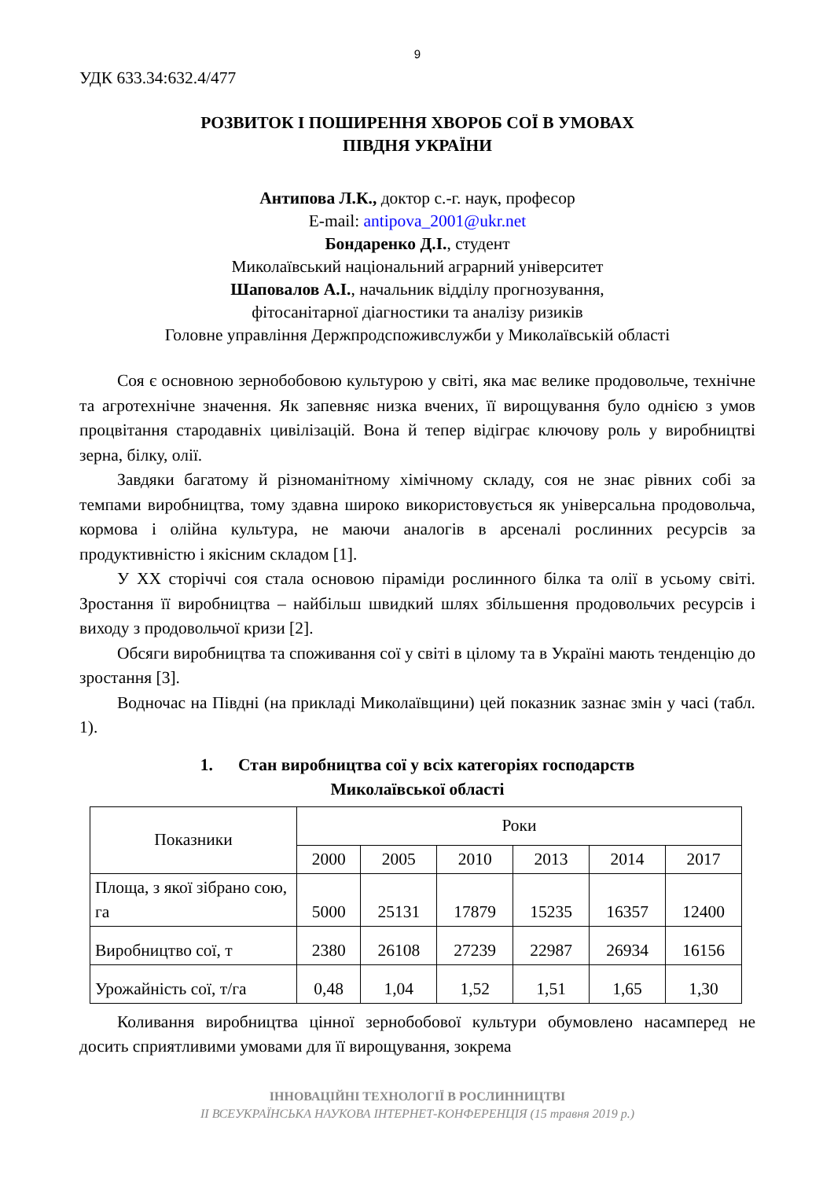9
УДК 633.34:632.4/477
РОЗВИТОК І ПОШИРЕННЯ ХВОРОБ СОЇ В УМОВАХ
ПІВДНЯ УКРАЇНИ
Антипова Л.К., доктор с.-г. наук, професор
E-mail: antipova_2001@ukr.net
Бондаренко Д.І., студент
Миколаївський національний аграрний університет
Шаповалов А.І., начальник відділу прогнозування,
фітосанітарної діагностики та аналізу ризиків
Головне управління Держпродспоживслужби у Миколаївській області
Соя є основною зернобобовою культурою у світі, яка має велике продовольче, технічне та агротехнічне значення. Як запевняє низка вчених, її вирощування було однією з умов процвітання стародавніх цивілізацій. Вона й тепер відіграє ключову роль у виробництві зерна, білку, олії.
Завдяки багатому й різноманітному хімічному складу, соя не знає рівних собі за темпами виробництва, тому здавна широко використовується як універсальна продовольча, кормова і олійна культура, не маючи аналогів в арсеналі рослинних ресурсів за продуктивністю і якісним складом [1].
У ХХ сторіччі соя стала основою піраміди рослинного білка та олії в усьому світі. Зростання її виробництва – найбільш швидкий шлях збільшення продовольчих ресурсів і виходу з продовольчої кризи [2].
Обсяги виробництва та споживання сої у світі в цілому та в Україні мають тенденцію до зростання [3].
Водночас на Півдні (на прикладі Миколаївщини) цей показник зазнає змін у часі (табл. 1).
1. Стан виробництва сої у всіх категоріях господарств
Миколаївської області
| Показники | Роки | | | | | |
| | 2000 | 2005 | 2010 | 2013 | 2014 | 2017 |
| Площа, з якої зібрано сою, га | 5000 | 25131 | 17879 | 15235 | 16357 | 12400 |
| Виробництво сої, т | 2380 | 26108 | 27239 | 22987 | 26934 | 16156 |
| Урожайність сої, т/га | 0,48 | 1,04 | 1,52 | 1,51 | 1,65 | 1,30 |
Коливання виробництва цінної зернобобової культури обумовлено насамперед не досить сприятливими умовами для її вирощування, зокрема
ІННОВАЦІЙНІ ТЕХНОЛОГІЇ В РОСЛИННИЦТВІ
ІІ ВСЕУКРАЇНСЬКА НАУКОВА ІНТЕРНЕТ-КОНФЕРЕНЦІЯ (15 травня 2019 р.)